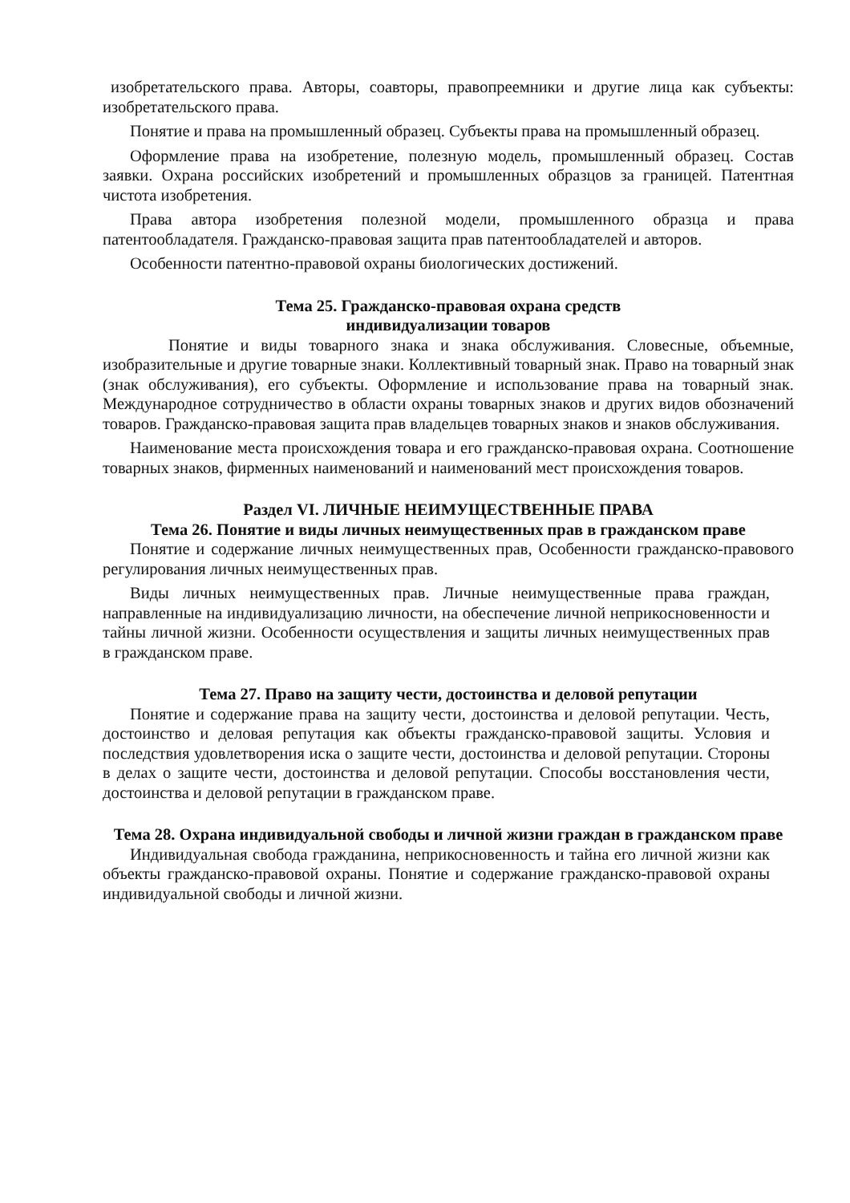изобретательского права. Авторы, соавторы, правопреемники и другие лица как субъекты: изобретательского права.
Понятие и права на промышленный образец. Субъекты права на промышленный образец.
Оформление права на изобретение, полезную модель, промышленный образец. Состав заявки. Охрана российских изобретений и промышленных образцов за границей. Патентная чистота изобретения.
Права автора изобретения полезной модели, промышленного образца и права патентообладателя. Гражданско-правовая защита прав патентообладателей и авторов.
Особенности патентно-правовой охраны биологических достижений.
Тема 25. Гражданско-правовая охрана средств
индивидуализации товаров
Понятие и виды товарного знака и знака обслуживания. Словесные, объемные, изобразительные и другие товарные знаки. Коллективный товарный знак. Право на товарный знак (знак обслуживания), его субъекты. Оформление и использование права на товарный знак. Международное сотрудничество в области охраны товарных знаков и других видов обозначений товаров. Гражданско-правовая защита прав владельцев товарных знаков и знаков обслуживания.
Наименование места происхождения товара и его гражданско-правовая охрана. Соотношение товарных знаков, фирменных наименований и наименований мест происхождения товаров.
Раздел VI. ЛИЧНЫЕ НЕИМУЩЕСТВЕННЫЕ ПРАВА
Тема 26. Понятие и виды личных неимущественных прав в гражданском праве
Понятие и содержание личных неимущественных прав, Особенности гражданско-правового регулирования личных неимущественных прав.
Виды личных неимущественных прав. Личные неимущественные права граждан, направленные на индивидуализацию личности, на обеспечение личной неприкосновенности и тайны личной жизни. Особенности осуществления и защиты личных неимущественных прав в гражданском праве.
Тема 27. Право на защиту чести, достоинства и деловой репутации
Понятие и содержание права на защиту чести, достоинства и деловой репутации. Честь, достоинство и деловая репутация как объекты гражданско-правовой защиты. Условия и последствия удовлетворения иска о защите чести, достоинства и деловой репутации. Стороны в делах о защите чести, достоинства и деловой репутации. Способы восстановления чести, достоинства и деловой репутации в гражданском праве.
Тема 28. Охрана индивидуальной свободы и личной жизни граждан в гражданском праве
Индивидуальная свобода гражданина, неприкосновенность и тайна его личной жизни как объекты гражданско-правовой охраны. Понятие и содержание гражданско-правовой охраны индивидуальной свободы и личной жизни.